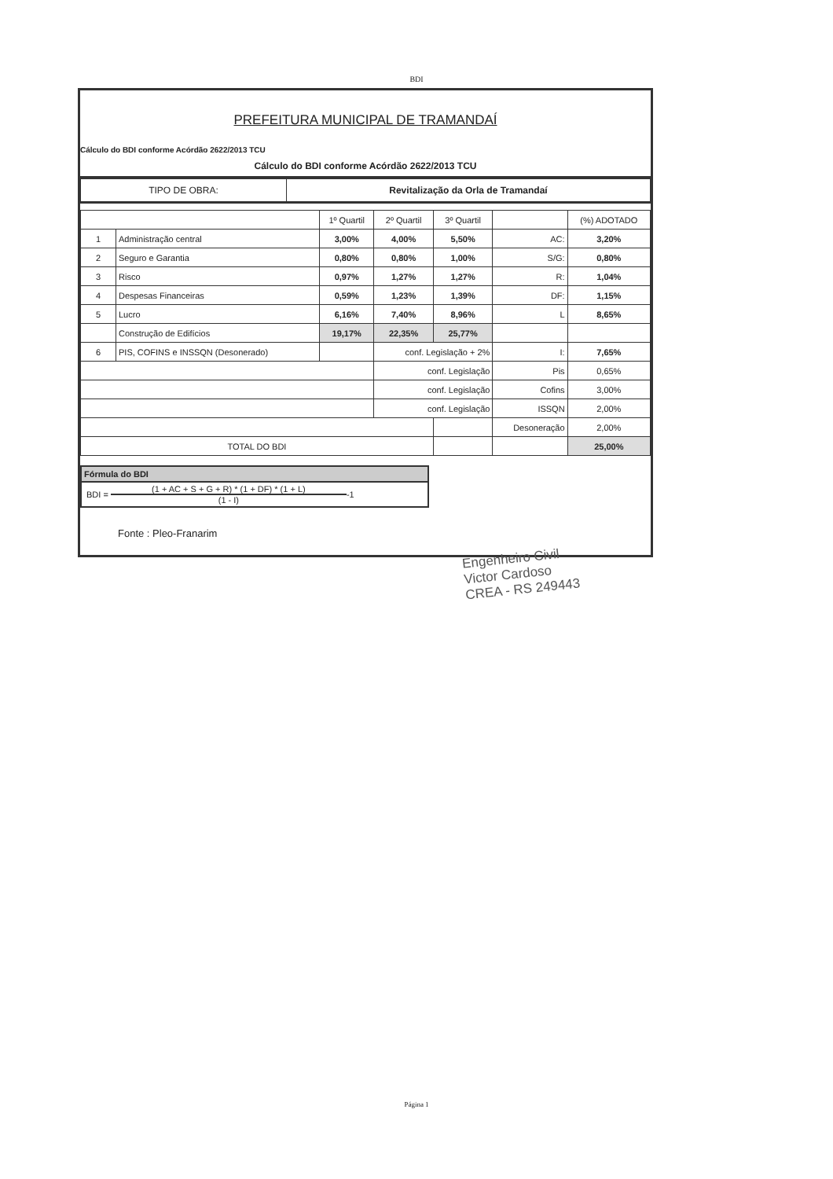BDI
PREFEITURA MUNICIPAL DE TRAMANDAÍ
Cálculo do BDI conforme Acórdão 2622/2013 TCU
Cálculo do BDI conforme Acórdão 2622/2013 TCU
| TIPO DE OBRA: | Revitalização da Orla de Tramandaí |
| | | 1º Quartil | 2º Quartil | 3º Quartil | | (%) ADOTADO |
| --- | --- | --- | --- | --- | --- | --- |
| 1 | Administração central | 3,00% | 4,00% | 5,50% | AC: | 3,20% |
| 2 | Seguro e Garantia | 0,80% | 0,80% | 1,00% | S/G: | 0,80% |
| 3 | Risco | 0,97% | 1,27% | 1,27% | R: | 1,04% |
| 4 | Despesas Financeiras | 0,59% | 1,23% | 1,39% | DF: | 1,15% |
| 5 | Lucro | 6,16% | 7,40% | 8,96% | L | 8,65% |
| | Construção de Edifícios | 19,17% | 22,35% | 25,77% | | |
| 6 | PIS, COFINS e INSSQN (Desonerado) | | conf. Legislação + 2% | | I: | 7,65% |
| | | | conf. Legislação | | Pis | 0,65% |
| | | | conf. Legislação | | Cofins | 3,00% |
| | | | conf. Legislação | | ISSQN | 2,00% |
| | | | | | Desoneração | 2,00% |
| TOTAL DO BDI | | | | | | 25,00% |
Fórmula do BDI
BDI = (1 + AC + S + G + R) * (1 + DF) * (1 + L)
(1 - I) -1
Fonte : Pleo-Franarim
Engenheiro Civil
Victor Cardoso
CREA - RS 249443
Página 1